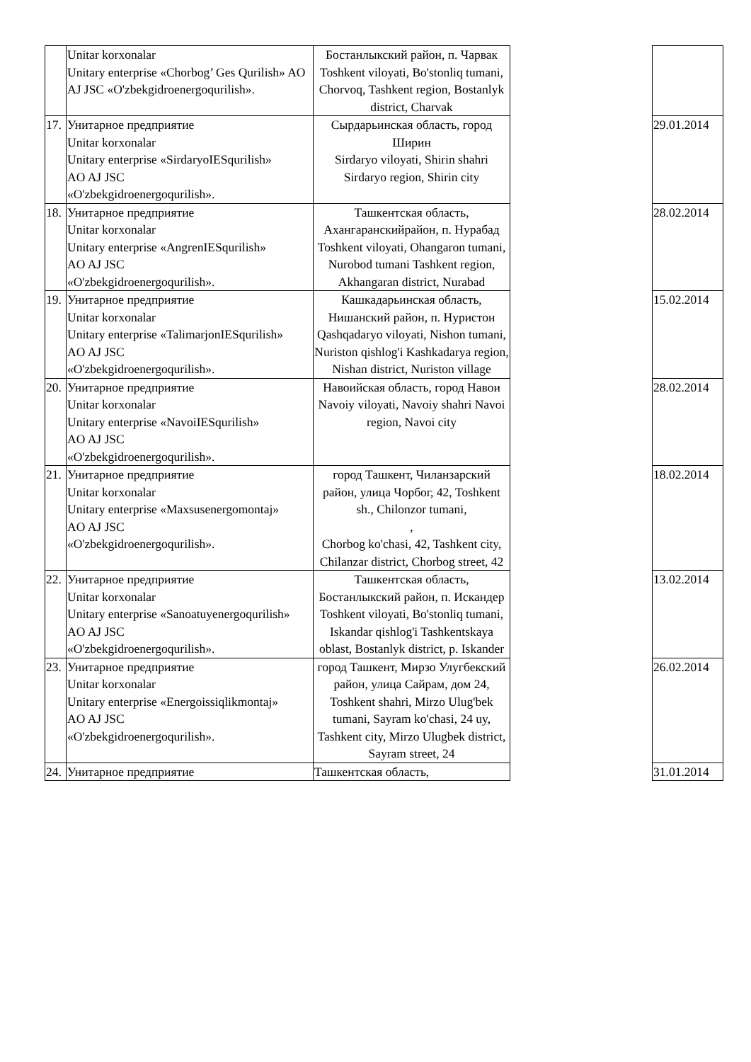| | Unitar korxonalar Unitary enterprise «Chorbog’ Ges Qurilish» AO AJ JSC «O'zbekgidroenergoqurilish». | Бостанлыкский район, п. Чарвак Toshkent viloyati, Bo'stonliq tumani, Chorvoq, Tashkent region, Bostanlyk district, Charvak | | |
| 17. | Унитарное предприятие Unitar korxonalar Unitary enterprise «SirdaryoIESqurilish» AO AJ JSC «O'zbekgidroenergoqurilish». | Сырдарьинская область, город Ширин Sirdaryo viloyati, Shirin shahri Sirdaryo region, Shirin city | | 29.01.2014 |
| 18. | Унитарное предприятие Unitar korxonalar Unitary enterprise «AngrenIESqurilish» AO AJ JSC «O'zbekgidroenergoqurilish». | Ташкентская область, Ахангаранскийрайон, п. Нурабад Toshkent viloyati, Ohangaron tumani, Nurobod tumani Tashkent region, Akhangaran district, Nurabad | | 28.02.2014 |
| 19. | Унитарное предприятие Unitar korxonalar Unitary enterprise «TalimarjonIESqurilish» AO AJ JSC «O'zbekgidroenergoqurilish». | Кашкадарьинская область, Нишанский район, п. Нуристон Qashqadaryo viloyati, Nishon tumani, Nuriston qishlog'i Kashkadarya region, Nishan district, Nuriston village | | 15.02.2014 |
| 20. | Унитарное предприятие Unitar korxonalar Unitary enterprise «NavoiIESqurilish» AO AJ JSC «O'zbekgidroenergoqurilish». | Навоийская область, город Навои Navoiy viloyati, Navoiy shahri Navoi region, Navoi city | | 28.02.2014 |
| 21. | Унитарное предприятие Unitar korxonalar Unitary enterprise «Maxsusenergomontaj» AO AJ JSC «O'zbekgidroenergoqurilish». | город Ташкент, Чиланзарский район, улица Чорбог, 42, Toshkent sh., Chilonzor tumani, , Chorbog ko'chasi, 42, Tashkent city, Chilanzar district, Chorbog street, 42 | | 18.02.2014 |
| 22. | Унитарное предприятие Unitar korxonalar Unitary enterprise «Sanoatuyenergoqurilish» AO AJ JSC «O'zbekgidroenergoqurilish». | Ташкентская область, Бостанлыкский район, п. Искандер Toshkent viloyati, Bo'stonliq tumani, Iskandar qishlog'i Tashkentskaya oblast, Bostanlyk district, p. Iskander | | 13.02.2014 |
| 23. | Унитарное предприятие Unitar korxonalar Unitary enterprise «Energoissiqlikmontaj» AO AJ JSC «O'zbekgidroenergoqurilish». | город Ташкент, Мирзо Улугбекский район, улица Сайрам, дом 24, Toshkent shahri, Mirzo Ulug'bek tumani, Sayram ko'chasi, 24 uy, Tashkent city, Mirzo Ulugbek district, Sayram street, 24 | | 26.02.2014 |
| 24. | Унитарное предприятие | Ташкентская область, | | 31.01.2014 |